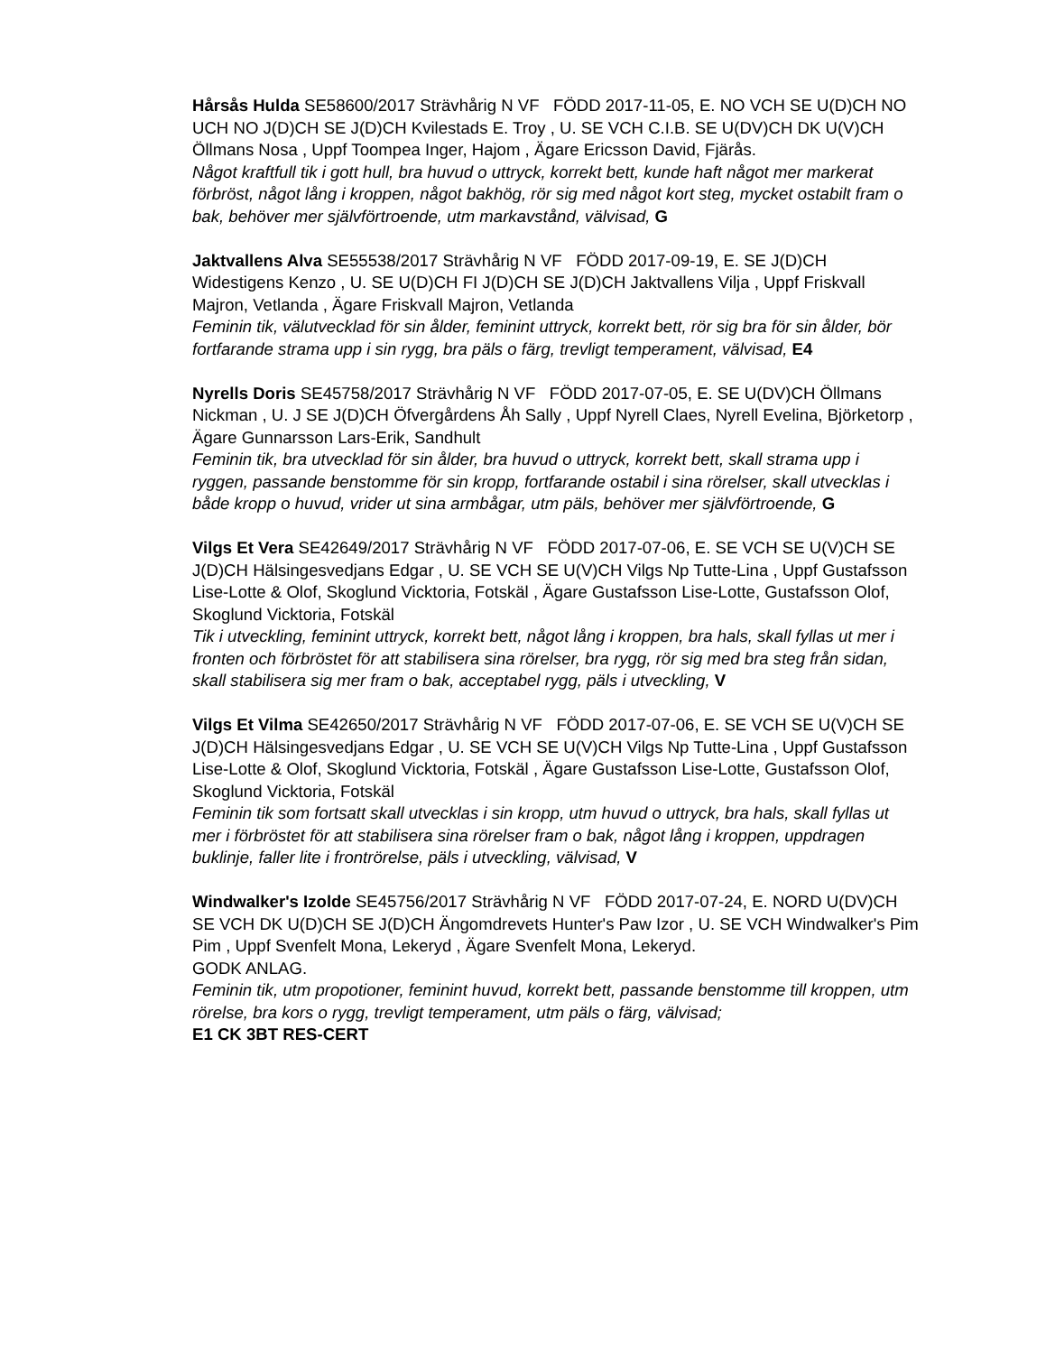Hårsås Hulda SE58600/2017 Strävhårig N VF FÖDD 2017-11-05, E. NO VCH SE U(D)CH NO UCH NO J(D)CH SE J(D)CH Kvilestads E. Troy , U. SE VCH C.I.B. SE U(DV)CH DK U(V)CH Öllmans Nosa , Uppf Toompea Inger, Hajom , Ägare Ericsson David, Fjärås.
Något kraftfull tik i gott hull, bra huvud o uttryck, korrekt bett, kunde haft något mer markerat förbröst, något lång i kroppen, något bakhög, rör sig med något kort steg, mycket ostabilt fram o bak, behöver mer självförtroende, utm markavstånd, välvisad, G
Jaktvallens Alva SE55538/2017 Strävhårig N VF FÖDD 2017-09-19, E. SE J(D)CH Widestigens Kenzo , U. SE U(D)CH FI J(D)CH SE J(D)CH Jaktvallens Vilja , Uppf Friskvall Majron, Vetlanda , Ägare Friskvall Majron, Vetlanda
Feminin tik, välutvecklad för sin ålder, feminint uttryck, korrekt bett, rör sig bra för sin ålder, bör fortfarande strama upp i sin rygg, bra päls o färg, trevligt temperament, välvisad, E4
Nyrells Doris SE45758/2017 Strävhårig N VF FÖDD 2017-07-05, E. SE U(DV)CH Öllmans Nickman , U. J SE J(D)CH Öfvergårdens Åh Sally , Uppf Nyrell Claes, Nyrell Evelina, Björketorp , Ägare Gunnarsson Lars-Erik, Sandhult
Feminin tik, bra utvecklad för sin ålder, bra huvud o uttryck, korrekt bett, skall strama upp i ryggen, passande benstomme för sin kropp, fortfarande ostabil i sina rörelser, skall utvecklas i både kropp o huvud, vrider ut sina armbågar, utm päls, behöver mer självförtroende, G
Vilgs Et Vera SE42649/2017 Strävhårig N VF FÖDD 2017-07-06, E. SE VCH SE U(V)CH SE J(D)CH Hälsingesvedjans Edgar , U. SE VCH SE U(V)CH Vilgs Np Tutte-Lina , Uppf Gustafsson Lise-Lotte & Olof, Skoglund Vicktoria, Fotskäl , Ägare Gustafsson Lise-Lotte, Gustafsson Olof, Skoglund Vicktoria, Fotskäl
Tik i utveckling, feminint uttryck, korrekt bett, något lång i kroppen, bra hals, skall fyllas ut mer i fronten och förbröstet för att stabilisera sina rörelser, bra rygg, rör sig med bra steg från sidan, skall stabilisera sig mer fram o bak, acceptabel rygg, päls i utveckling, V
Vilgs Et Vilma SE42650/2017 Strävhårig N VF FÖDD 2017-07-06, E. SE VCH SE U(V)CH SE J(D)CH Hälsingesvedjans Edgar , U. SE VCH SE U(V)CH Vilgs Np Tutte-Lina , Uppf Gustafsson Lise-Lotte & Olof, Skoglund Vicktoria, Fotskäl , Ägare Gustafsson Lise-Lotte, Gustafsson Olof, Skoglund Vicktoria, Fotskäl
Feminin tik som fortsatt skall utvecklas i sin kropp, utm huvud o uttryck, bra hals, skall fyllas ut mer i förbröstet för att stabilisera sina rörelser fram o bak, något lång i kroppen, uppdragen buklinje, faller lite i frontrörelse, päls i utveckling, välvisad, V
Windwalker's Izolde SE45756/2017 Strävhårig N VF FÖDD 2017-07-24, E. NORD U(DV)CH SE VCH DK U(D)CH SE J(D)CH Ängomdrevets Hunter's Paw Izor , U. SE VCH Windwalker's Pim Pim , Uppf Svenfelt Mona, Lekeryd , Ägare Svenfelt Mona, Lekeryd.
GODK ANLAG.
Feminin tik, utm propotioner, feminint huvud, korrekt bett, passande benstomme till kroppen, utm rörelse, bra kors o rygg, trevligt temperament, utm päls o färg, välvisad;
E1 CK 3BT RES-CERT